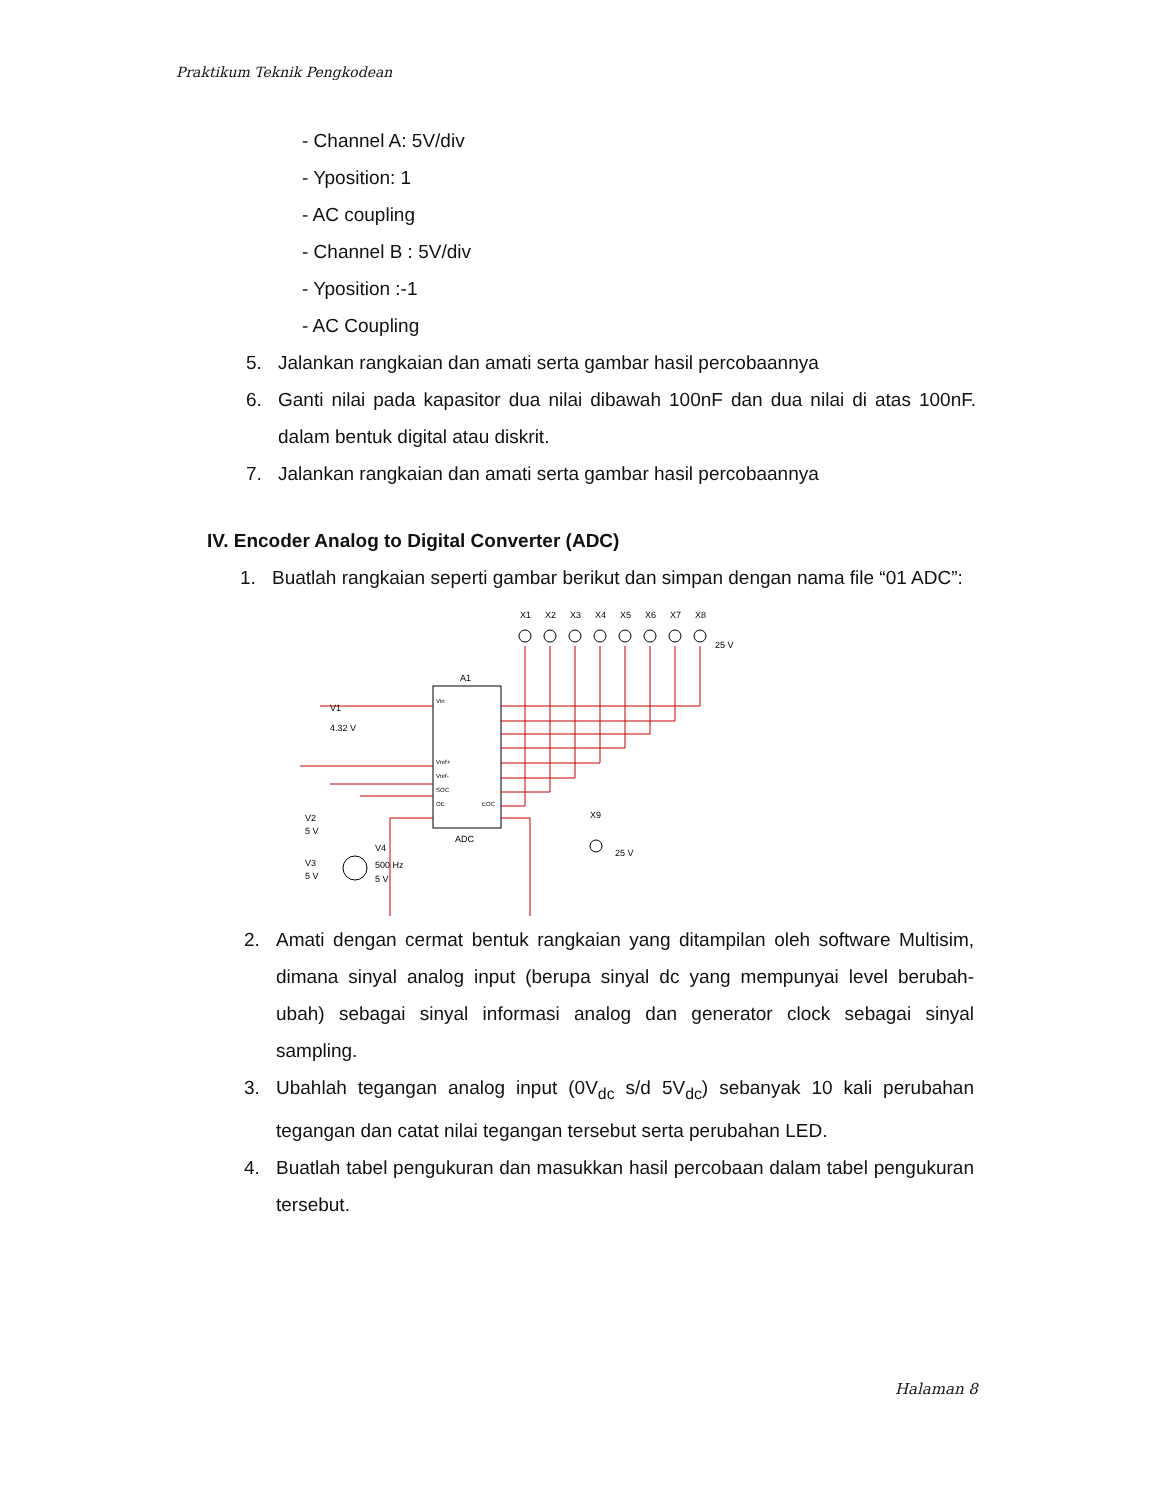Praktikum Teknik Pengkodean
- Channel A: 5V/div
- Yposition: 1
- AC coupling
- Channel B : 5V/div
- Yposition :-1
- AC Coupling
5. Jalankan rangkaian dan amati serta gambar hasil percobaannya
6. Ganti nilai pada kapasitor dua nilai dibawah 100nF dan dua nilai di atas 100nF. dalam bentuk digital atau diskrit.
7. Jalankan rangkaian dan amati serta gambar hasil percobaannya
IV. Encoder Analog to Digital Converter (ADC)
1. Buatlah rangkaian seperti gambar berikut dan simpan dengan nama file “01 ADC”:
A1
ADC
X1
X2
X3
X4
X5
X6
X7
X8
25 V
X9
25 V
V1
4.32 V
V2
5 V
V3
5 V
V4
500 Hz
5 V
Vin
Vref+
Vref-
SOC
OE
EOC
2. Amati dengan cermat bentuk rangkaian yang ditampilan oleh software Multisim, dimana sinyal analog input (berupa sinyal dc yang mempunyai level berubah-ubah) sebagai sinyal informasi analog dan generator clock sebagai sinyal sampling.
3. Ubahlah tegangan analog input (0V<sub>dc</sub> s/d 5V<sub>dc</sub>) sebanyak 10 kali perubahan tegangan dan catat nilai tegangan tersebut serta perubahan LED.
4. Buatlah tabel pengukuran dan masukkan hasil percobaan dalam tabel pengukuran tersebut.
Halaman 8